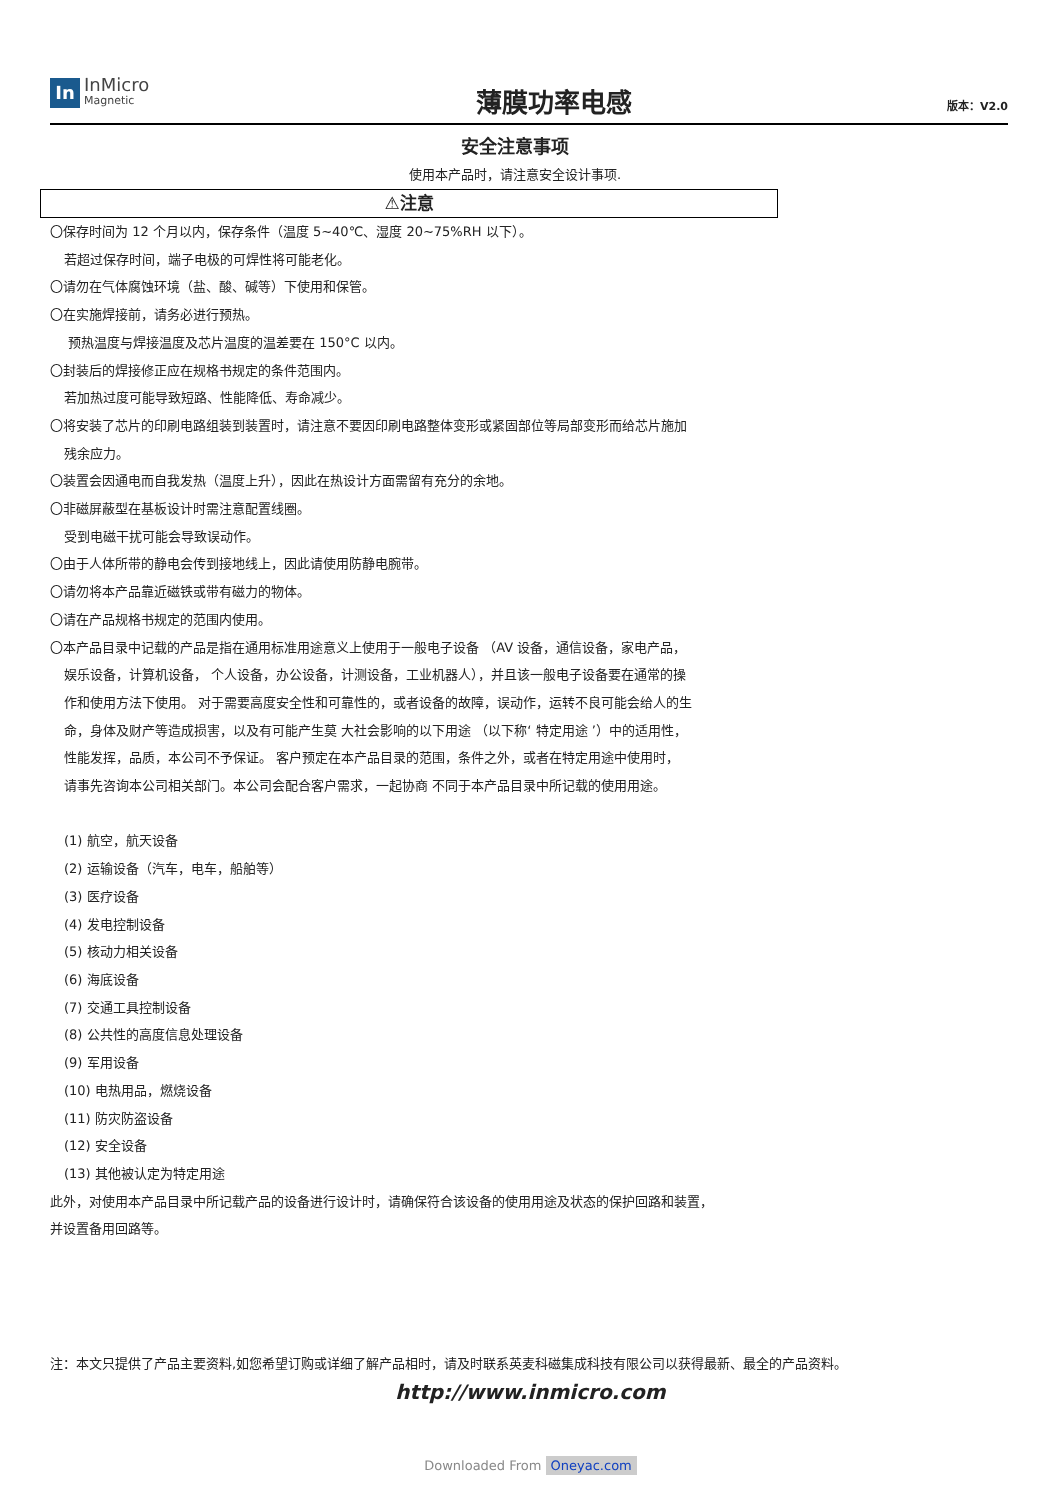In
InMicro
Magnetic
薄膜功率电感
版本：V2.0
安全注意事项
使用本产品时，请注意安全设计事项.
⚠注意
〇保存时间为 12 个月以内，保存条件（温度 5~40℃、湿度 20~75%RH 以下）。
若超过保存时间，端子电极的可焊性将可能老化。
〇请勿在气体腐蚀环境（盐、酸、碱等）下使用和保管。
〇在实施焊接前，请务必进行预热。
预热温度与焊接温度及芯片温度的温差要在 150°C 以内。
〇封装后的焊接修正应在规格书规定的条件范围内。
若加热过度可能导致短路、性能降低、寿命减少。
〇将安装了芯片的印刷电路组装到装置时，请注意不要因印刷电路整体变形或紧固部位等局部变形而给芯片施加
残余应力。
〇装置会因通电而自我发热（温度上升），因此在热设计方面需留有充分的余地。
〇非磁屏蔽型在基板设计时需注意配置线圈。
受到电磁干扰可能会导致误动作。
〇由于人体所带的静电会传到接地线上，因此请使用防静电腕带。
〇请勿将本产品靠近磁铁或带有磁力的物体。
〇请在产品规格书规定的范围内使用。
〇本产品目录中记载的产品是指在通用标准用途意义上使用于一般电子设备 （AV 设备，通信设备，家电产品，
娱乐设备，计算机设备， 个人设备，办公设备，计测设备，工业机器人），并且该一般电子设备要在通常的操
作和使用方法下使用。 对于需要高度安全性和可靠性的，或者设备的故障，误动作，运转不良可能会给人的生
命，身体及财产等造成损害，以及有可能产生莫 大社会影响的以下用途 （以下称‘ 特定用途 ’）中的适用性，
性能发挥，品质，本公司不予保证。 客户预定在本产品目录的范围，条件之外，或者在特定用途中使用时，
请事先咨询本公司相关部门。本公司会配合客户需求，一起协商 不同于本产品目录中所记载的使用用途。
(1) 航空，航天设备
(2) 运输设备（汽车，电车，船舶等）
(3) 医疗设备
(4) 发电控制设备
(5) 核动力相关设备
(6) 海底设备
(7) 交通工具控制设备
(8) 公共性的高度信息处理设备
(9) 军用设备
(10) 电热用品，燃烧设备
(11) 防灾防盗设备
(12) 安全设备
(13) 其他被认定为特定用途
此外，对使用本产品目录中所记载产品的设备进行设计时，请确保符合该设备的使用用途及状态的保护回路和装置，
并设置备用回路等。
注：本文只提供了产品主要资料,如您希望订购或详细了解产品相时，请及时联系英麦科磁集成科技有限公司以获得最新、最全的产品资料。
http://www.inmicro.com
Downloaded From Oneyac.com